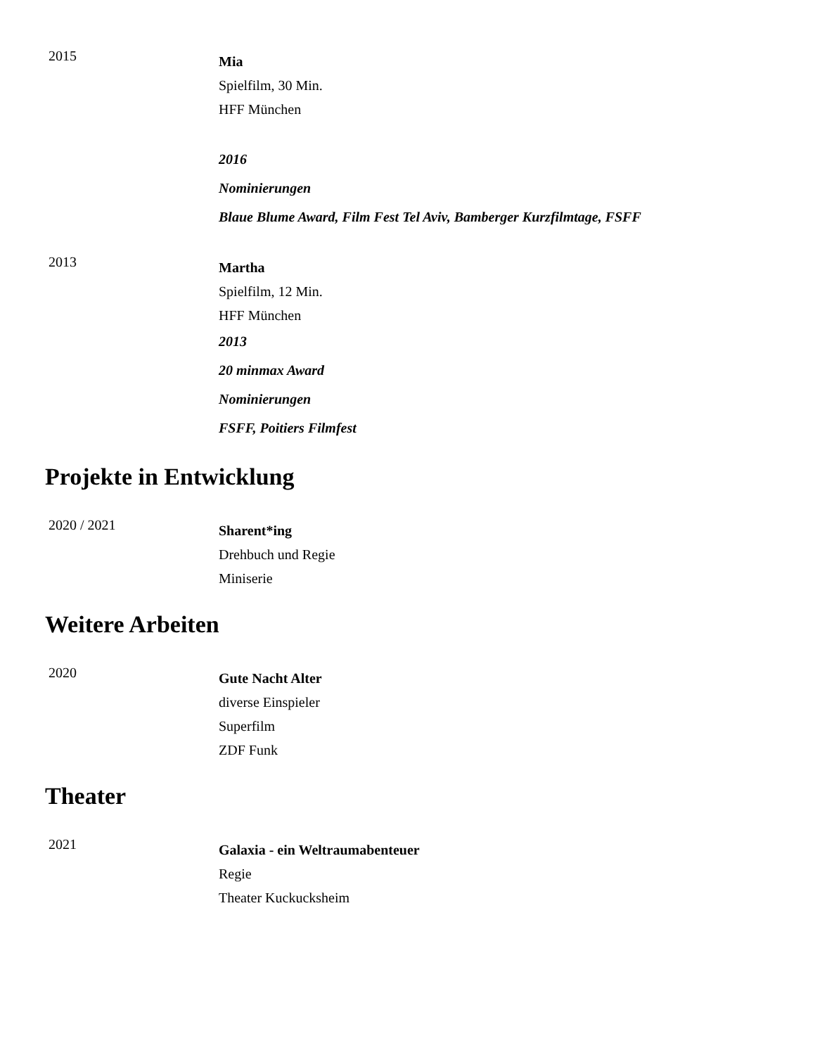2015
Mia
Spielfilm, 30 Min.
HFF München
2016
Nominierungen
Blaue Blume Award, Film Fest Tel Aviv, Bamberger Kurzfilmtage, FSFF
2013
Martha
Spielfilm, 12 Min.
HFF München
2013
20 minmax Award
Nominierungen
FSFF, Poitiers Filmfest
Projekte in Entwicklung
2020 / 2021
Sharent*ing
Drehbuch und Regie
Miniserie
Weitere Arbeiten
2020
Gute Nacht Alter
diverse Einspieler
Superfilm
ZDF Funk
Theater
2021
Galaxia - ein Weltraumabenteuer
Regie
Theater Kuckucksheim